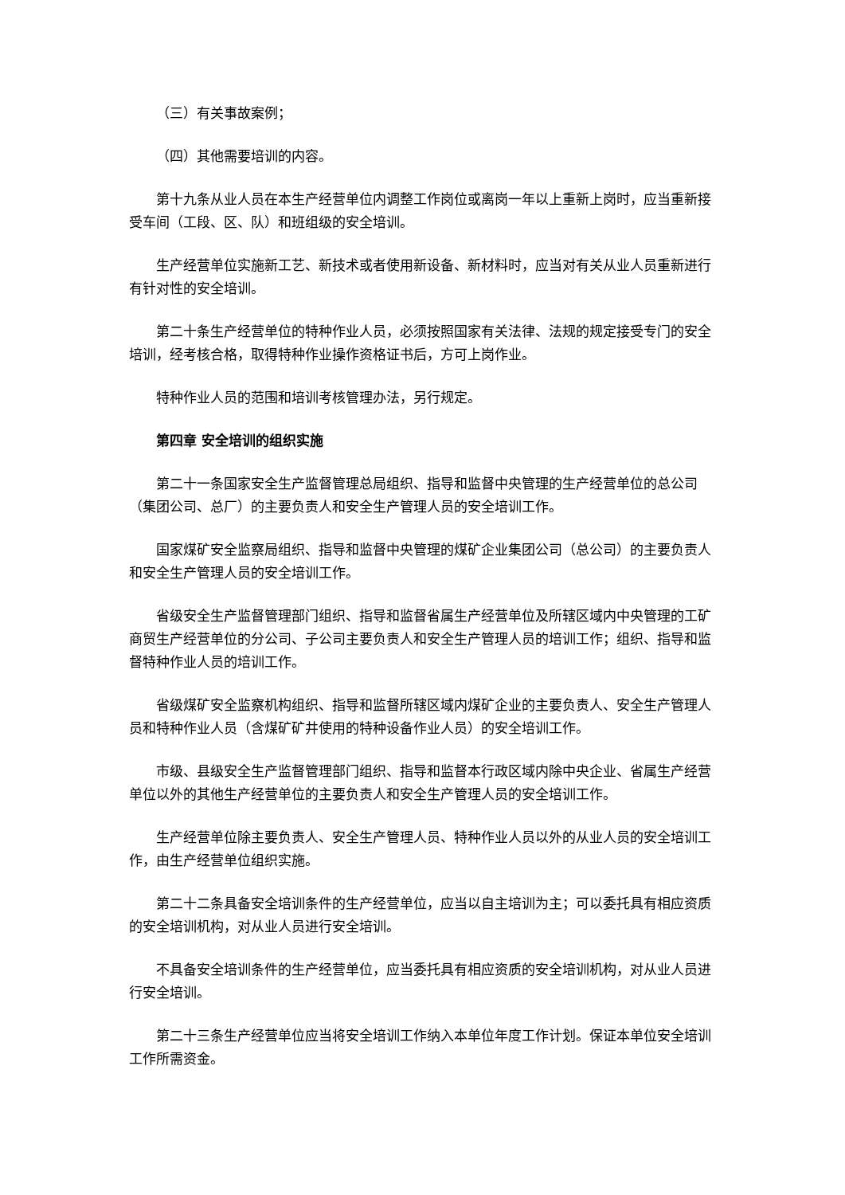（三）有关事故案例；
（四）其他需要培训的内容。
第十九条从业人员在本生产经营单位内调整工作岗位或离岗一年以上重新上岗时，应当重新接受车间（工段、区、队）和班组级的安全培训。
生产经营单位实施新工艺、新技术或者使用新设备、新材料时，应当对有关从业人员重新进行有针对性的安全培训。
第二十条生产经营单位的特种作业人员，必须按照国家有关法律、法规的规定接受专门的安全培训，经考核合格，取得特种作业操作资格证书后，方可上岗作业。
特种作业人员的范围和培训考核管理办法，另行规定。
第四章 安全培训的组织实施
第二十一条国家安全生产监督管理总局组织、指导和监督中央管理的生产经营单位的总公司（集团公司、总厂）的主要负责人和安全生产管理人员的安全培训工作。
国家煤矿安全监察局组织、指导和监督中央管理的煤矿企业集团公司（总公司）的主要负责人和安全生产管理人员的安全培训工作。
省级安全生产监督管理部门组织、指导和监督省属生产经营单位及所辖区域内中央管理的工矿商贸生产经营单位的分公司、子公司主要负责人和安全生产管理人员的培训工作；组织、指导和监督特种作业人员的培训工作。
省级煤矿安全监察机构组织、指导和监督所辖区域内煤矿企业的主要负责人、安全生产管理人员和特种作业人员（含煤矿矿井使用的特种设备作业人员）的安全培训工作。
市级、县级安全生产监督管理部门组织、指导和监督本行政区域内除中央企业、省属生产经营单位以外的其他生产经营单位的主要负责人和安全生产管理人员的安全培训工作。
生产经营单位除主要负责人、安全生产管理人员、特种作业人员以外的从业人员的安全培训工作，由生产经营单位组织实施。
第二十二条具备安全培训条件的生产经营单位，应当以自主培训为主；可以委托具有相应资质的安全培训机构，对从业人员进行安全培训。
不具备安全培训条件的生产经营单位，应当委托具有相应资质的安全培训机构，对从业人员进行安全培训。
第二十三条生产经营单位应当将安全培训工作纳入本单位年度工作计划。保证本单位安全培训工作所需资金。